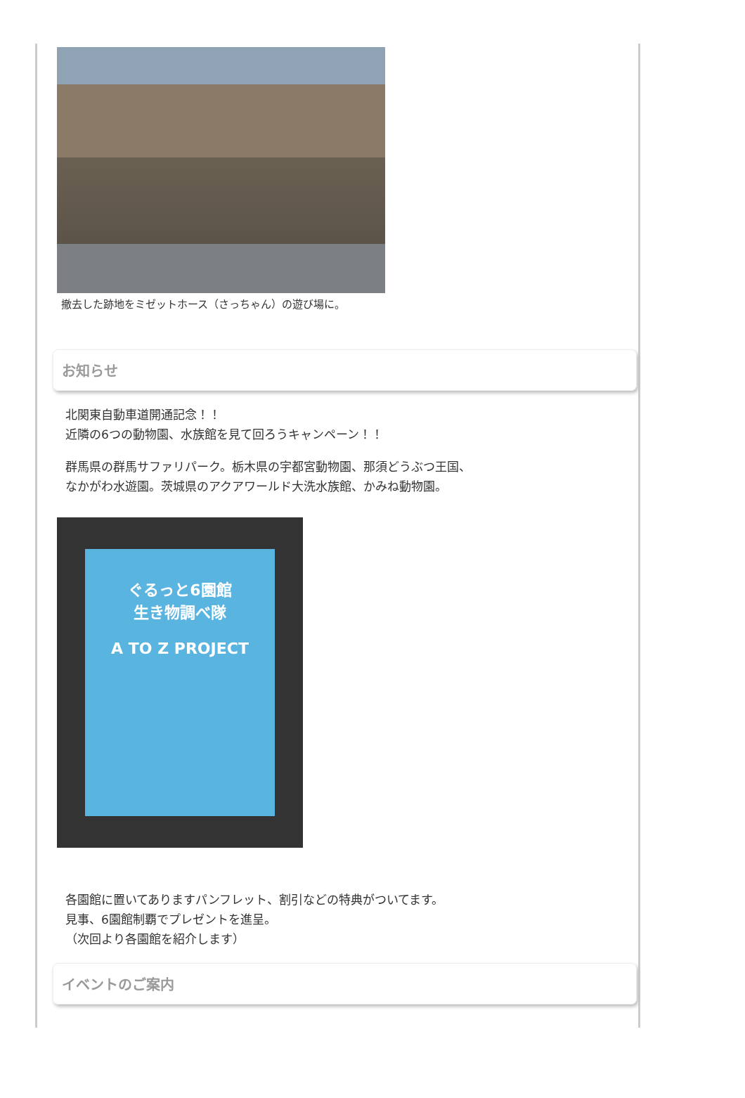撤去した跡地をミゼットホース（さっちゃん）の遊び場に。
お知らせ
北関東自動車道開通記念！！
近隣の6つの動物園、水族館を見て回ろうキャンペーン！！
群馬県の群馬サファリパーク。栃木県の宇都宮動物園、那須どうぶつ王国、
なかがわ水遊園。茨城県のアクアワールド大洗水族館、かみね動物園。
ぐるっと6園館
生き物調べ隊
A TO Z PROJECT
各園館に置いてありますパンフレット、割引などの特典がついてます。
見事、6園館制覇でプレゼントを進呈。
（次回より各園館を紹介します）
イベントのご案内